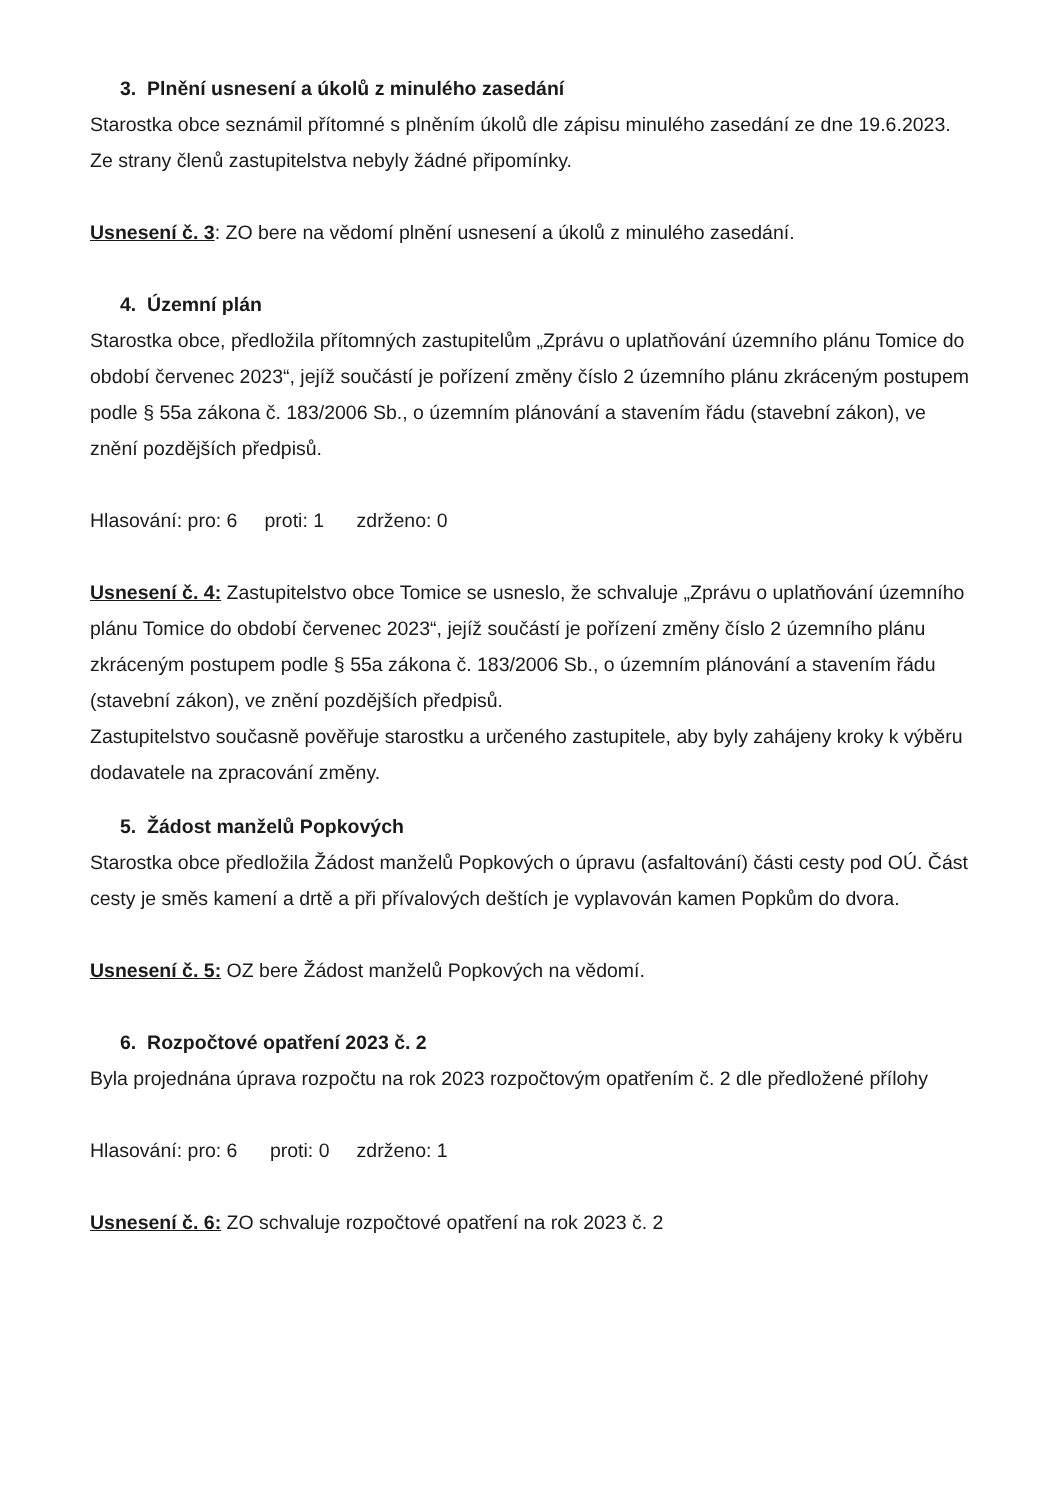3. Plnění usnesení a úkolů z minulého zasedání
Starostka obce seznámil přítomné s plněním úkolů dle zápisu minulého zasedání ze dne 19.6.2023.
Ze strany členů zastupitelstva nebyly žádné připomínky.
Usnesení č. 3: ZO bere na vědomí plnění usnesení a úkolů z minulého zasedání.
4. Územní plán
Starostka obce, předložila přítomných zastupitelům „Zprávu o uplatňování územního plánu Tomice do období červenec 2023“, jejíž součástí je pořízení změny číslo 2 územního plánu zkráceným postupem podle § 55a zákona č. 183/2006 Sb., o územním plánování a stavením řádu (stavební zákon), ve znění pozdějších předpisů.
Hlasování: pro: 6 proti: 1 zdrženo: 0
Usnesení č. 4: Zastupitelstvo obce Tomice se usneslo, že schvaluje „Zprávu o uplatňování územního plánu Tomice do období červenec 2023“, jejíž součástí je pořízení změny číslo 2 územního plánu zkráceným postupem podle § 55a zákona č. 183/2006 Sb., o územním plánování a stavením řádu (stavební zákon), ve znění pozdějších předpisů.
Zastupitelstvo současně pověřuje starostku a určeného zastupitele, aby byly zahájeny kroky k výběru dodavatele na zpracování změny.
5. Žádost manželů Popkových
Starostka obce předložila Žádost manželů Popkových o úpravu (asfaltování) části cesty pod OÚ. Část cesty je směs kamení a drtě a při přívalových deštích je vyplavován kamen Popkům do dvora.
Usnesení č. 5: OZ bere Žádost manželů Popkových na vědomí.
6. Rozpočtové opatření 2023 č. 2
Byla projednána úprava rozpočtu na rok 2023 rozpočtovým opatřením č. 2 dle předložené přílohy
Hlasování: pro: 6 proti: 0 zdrženo: 1
Usnesení č. 6: ZO schvaluje rozpočtové opatření na rok 2023 č. 2